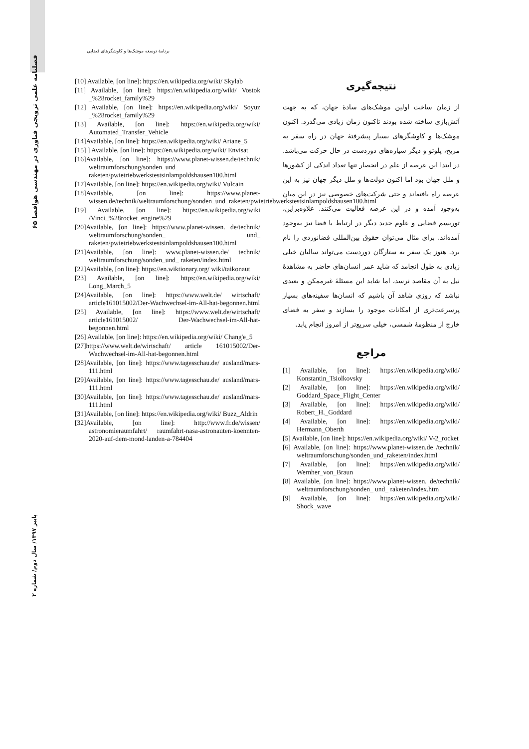برنامهٔ توسعه موشک‌ها و کاوشگرهای فضایی
۶۵ فصلنامه علمی ترویجی فناوری در مهندسی هوافضا
پاییز ۱۳۹۷/ سال دوم/ شماره ۲
[10] Available, [on line]: https://en.wikipedia.org/wiki/ Skylab
[11] Available, [on line]: https://en.wikipedia.org/wiki/ Vostok _%28rocket_family%29
[12] Available, [on line]: https://en.wikipedia.org/wiki/ Soyuz _%28rocket_family%29
[13] Available, [on line]: https://en.wikipedia.org/wiki/ Automated_Transfer_Vehicle
[14]Available, [on line]: https://en.wikipedia.org/wiki/ Ariane_5
[15] ] Available, [on line]: https://en.wikipedia.org/wiki/ Envisat
[16]Available, [on line]: https://www.planet-wissen.de/technik/ weltraumforschung/sonden_und_ raketen/pwietriebwerkstestsinlampoldshausen100.html
[17]Available, [on line]: https://en.wikipedia.org/wiki/ Vulcain
[18]Available, [on line]: https://www.planet-wissen.de/technik/weltraumforschung/sonden_und_raketen/pwietriebwerkstestsinlampoldshausen100.html
[19] Available, [on line]: https://en.wikipedia.org/wiki /Vinci_%28rocket_engine%29
[20]Available, [on line]: https://www.planet-wissen. de/technik/ weltraumforschung/sonden_ und_ raketen/pwietriebwerkstestsinlampoldshausen100.html
[21]Available, [on line]: www.planet-wissen.de/ technik/ weltraumforschung/sonden_und_ raketen/index.html
[22]Available, [on line]: https://en.wiktionary.org/ wiki/taikonaut
[23] Available, [on line]: https://en.wikipedia.org/wiki/ Long_March_5
[24]Available, [on line]: https://www.welt.de/ wirtschaft/ article161015002/Der-Wachwechsel-im-All-hat-begonnen.html
[25] Available, [on line]: https://www.welt.de/wirtschaft/ article161015002/ Der-Wachwechsel-im-All-hat-begonnen.html
[26] Available, [on line]: https://en.wikipedia.org/wiki/ Chang'e_5
[27]https://www.welt.de/wirtschaft/ article 161015002/Der-Wachwechsel-im-All-hat-begonnen.html
[28]Available, [on line]: https://www.tagesschau.de/ ausland/mars-111.html
[29]Available, [on line]: https://www.tagesschau.de/ ausland/mars-111.html
[30]Available, [on line]: https://www.tagesschau.de/ ausland/mars-111.html
[31]Available, [on line]: https://en.wikipedia.org/wiki/ Buzz_Aldrin
[32]Available, [on line]: http://www.fr.de/wissen/ astronomieraumfahrt/ raumfahrt-nasa-astronauten-koennten-2020-auf-dem-mond-landen-a-784404
نتیجه‌گیری
از زمان ساخت اولین موشک‌های سادهٔ جهان، که به جهت آتش‌بازی ساخته شده بودند تاکنون زمان زیادی می‌گذرد. اکنون موشک‌ها و کاوشگرهای بسیار پیشرفتهٔ جهان در راه سفر به مریخ، پلوتو و دیگر سیاره‌های دوردست در حال حرکت می‌باشد. در ابتدا این عرصه از علم در انحصار تنها تعداد اندکی از کشورها و ملل جهان بود اما اکنون دولت‌ها و ملل دیگر جهان نیز به این عرصه راه یافته‌اند و حتی شرکت‌های خصوصی نیز در این میان به‌وجود آمده و در این عرصه فعالیت می‌کنند. علاوه‌براین، توریسم فضایی و علوم جدید دیگر در ارتباط با فضا نیز به‌وجود آمده‌اند. برای مثال می‌توان حقوق بین‌المللی فضانوردی را نام برد. هنوز یک سفر به ستارگان دوردست می‌تواند سالیان خیلی زیادی به طول انجامد که شاید عمر انسان‌های حاضر به مشاهدهٔ نیل به آن مقاصد نرسد، اما شاید این مسئلهٔ غیرممکن و بعیدی نباشد که روزی شاهد آن باشیم که انسان‌ها سفینه‌های بسیار پرسرعت‌تری از امکانات موجود را بسازند و سفر به فضای خارج از منظومهٔ شمسی، خیلی سریع‌تر از امروز انجام یابد.
مراجع
[1] Available, [on line]: https://en.wikipedia.org/wiki/ Konstantin_Tsiolkovsky
[2] Available, [on line]: https://en.wikipedia.org/wiki/ Goddard_Space_Flight_Center
[3] Available, [on line]: https://en.wikipedia.org/wiki/ Robert_H._Goddard
[4] Available, [on line]: https://en.wikipedia.org/wiki/ Hermann_Oberth
[5] Available, [on line]: https://en.wikipedia.org/wiki/ V-2_rocket
[6] Available, [on line]: https://www.planet-wissen.de /technik/ weltraumforschung/sonden_und_raketen/index.html
[7] Available, [on line]: https://en.wikipedia.org/wiki/ Wernher_von_Braun
[8] Available, [on line]: https://www.planet-wissen. de/technik/ weltraumforschung/sonden_ und_ raketen/index.htm
[9] Available, [on line]: https://en.wikipedia.org/wiki/ Shock_wave